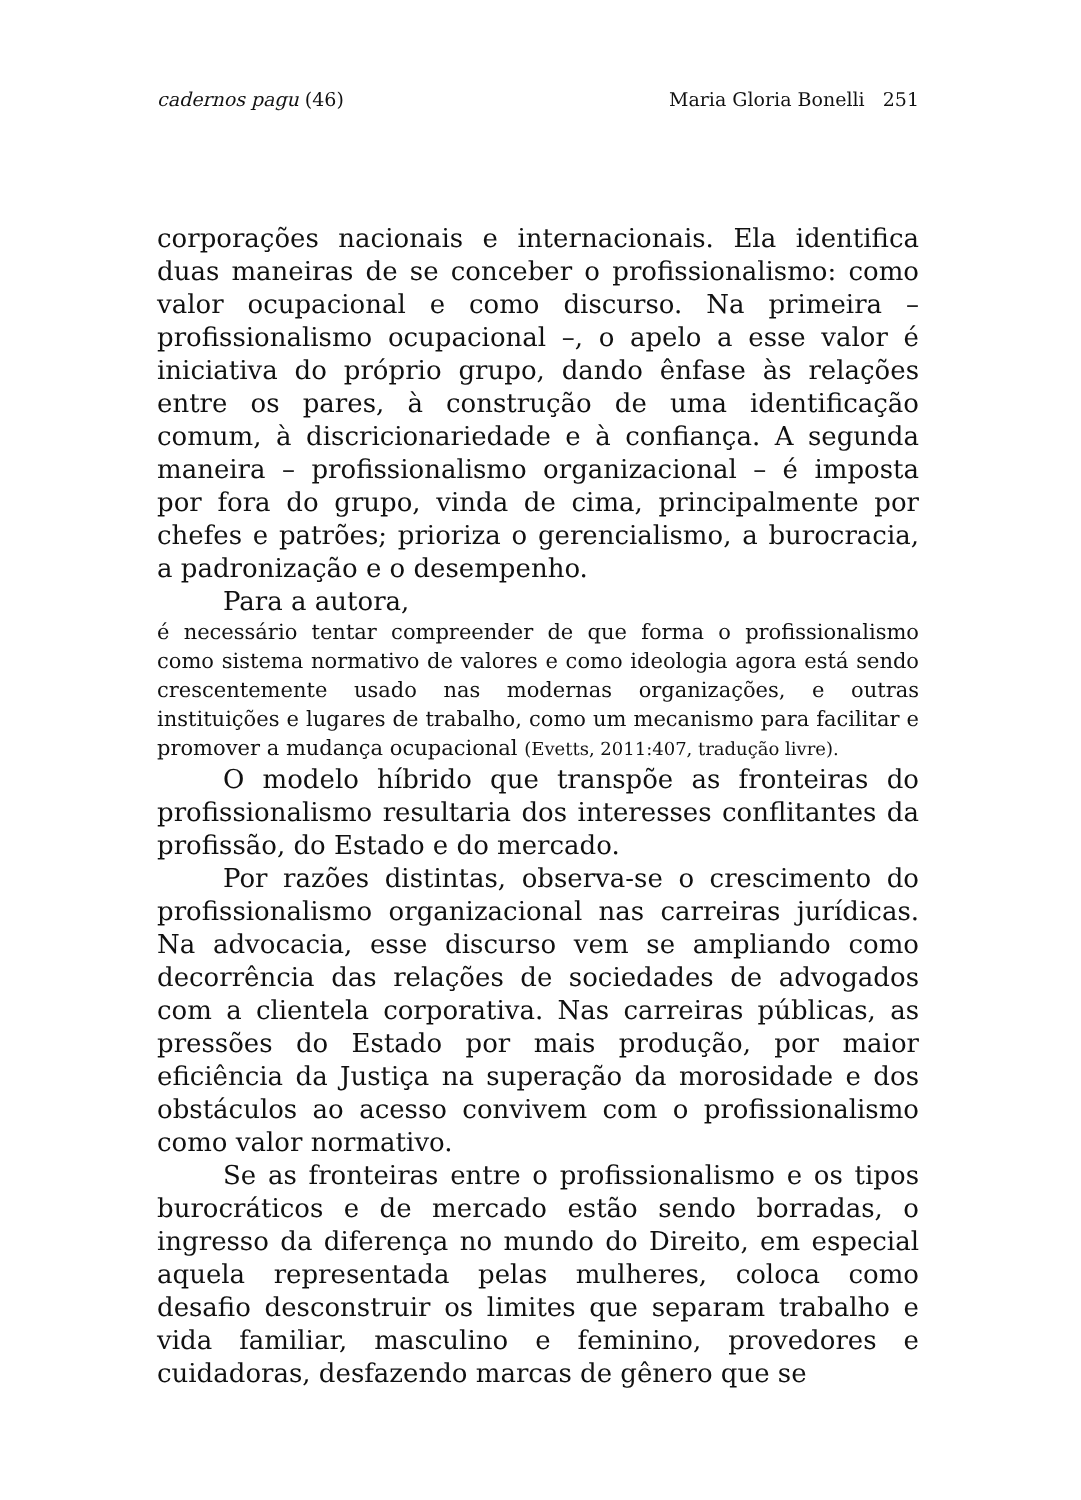cadernos pagu (46) Maria Gloria Bonelli 251
corporações nacionais e internacionais. Ela identifica duas maneiras de se conceber o profissionalismo: como valor ocupacional e como discurso. Na primeira – profissionalismo ocupacional –, o apelo a esse valor é iniciativa do próprio grupo, dando ênfase às relações entre os pares, à construção de uma identificação comum, à discricionariedade e à confiança. A segunda maneira – profissionalismo organizacional – é imposta por fora do grupo, vinda de cima, principalmente por chefes e patrões; prioriza o gerencialismo, a burocracia, a padronização e o desempenho.
Para a autora,
é necessário tentar compreender de que forma o profissionalismo como sistema normativo de valores e como ideologia agora está sendo crescentemente usado nas modernas organizações, e outras instituições e lugares de trabalho, como um mecanismo para facilitar e promover a mudança ocupacional (Evetts, 2011:407, tradução livre).
O modelo híbrido que transpõe as fronteiras do profissionalismo resultaria dos interesses conflitantes da profissão, do Estado e do mercado.
Por razões distintas, observa-se o crescimento do profissionalismo organizacional nas carreiras jurídicas. Na advocacia, esse discurso vem se ampliando como decorrência das relações de sociedades de advogados com a clientela corporativa. Nas carreiras públicas, as pressões do Estado por mais produção, por maior eficiência da Justiça na superação da morosidade e dos obstáculos ao acesso convivem com o profissionalismo como valor normativo.
Se as fronteiras entre o profissionalismo e os tipos burocráticos e de mercado estão sendo borradas, o ingresso da diferença no mundo do Direito, em especial aquela representada pelas mulheres, coloca como desafio desconstruir os limites que separam trabalho e vida familiar, masculino e feminino, provedores e cuidadoras, desfazendo marcas de gênero que se